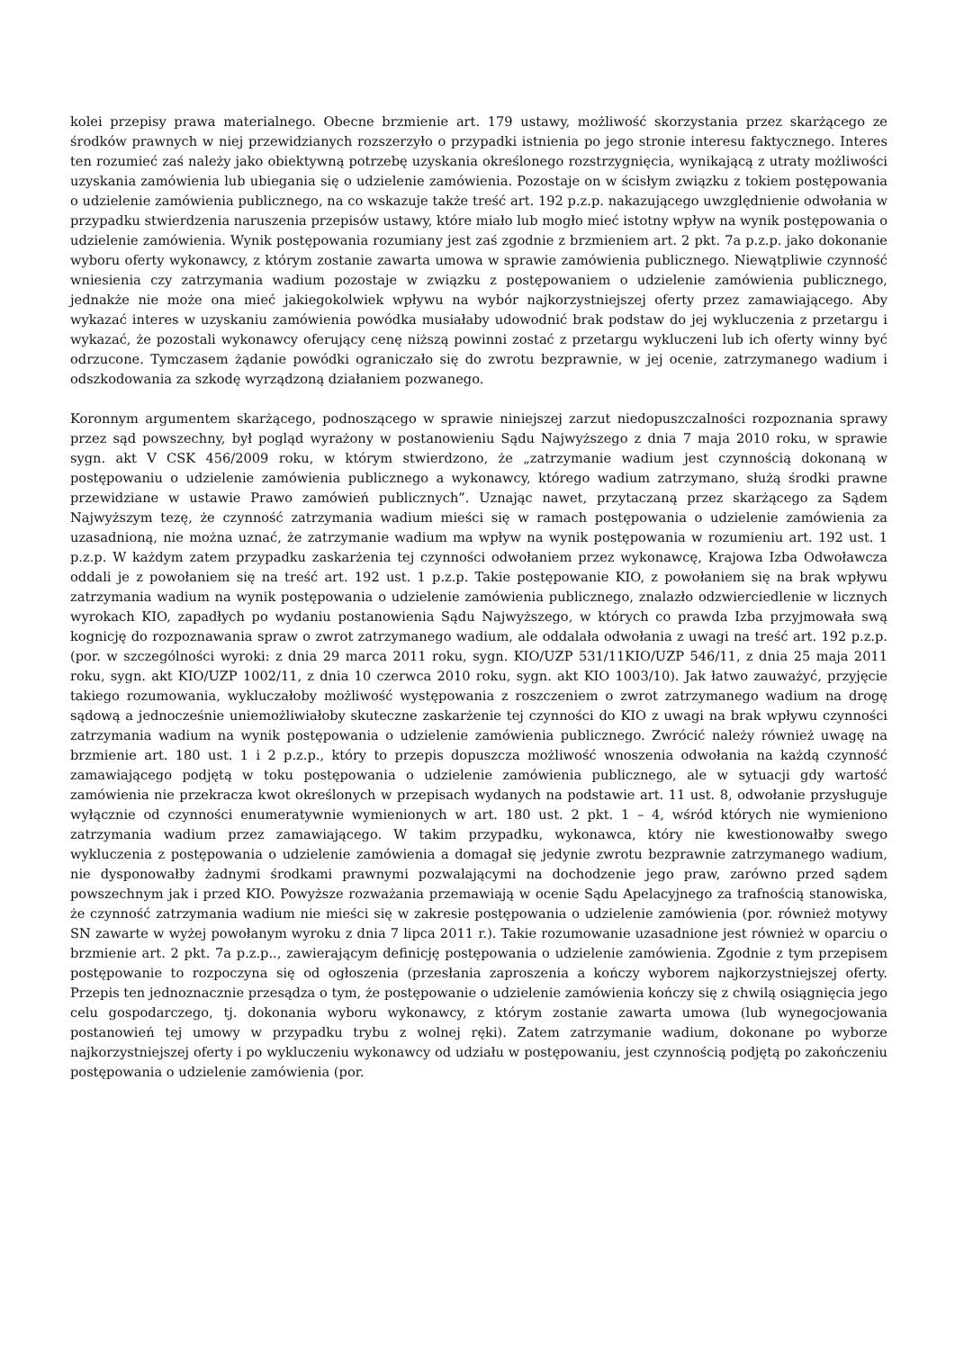kolei przepisy prawa materialnego. Obecne brzmienie art. 179 ustawy, możliwość skorzystania przez skarżącego ze środków prawnych w niej przewidzianych rozszerzyło o przypadki istnienia po jego stronie interesu faktycznego. Interes ten rozumieć zaś należy jako obiektywną potrzebę uzyskania określonego rozstrzygnięcia, wynikającą z utraty możliwości uzyskania zamówienia lub ubiegania się o udzielenie zamówienia. Pozostaje on w ścisłym związku z tokiem postępowania o udzielenie zamówienia publicznego, na co wskazuje także treść art. 192 p.z.p. nakazującego uwzględnienie odwołania w przypadku stwierdzenia naruszenia przepisów ustawy, które miało lub mogło mieć istotny wpływ na wynik postępowania o udzielenie zamówienia. Wynik postępowania rozumiany jest zaś zgodnie z brzmieniem art. 2 pkt. 7a p.z.p. jako dokonanie wyboru oferty wykonawcy, z którym zostanie zawarta umowa w sprawie zamówienia publicznego. Niewątpliwie czynność wniesienia czy zatrzymania wadium pozostaje w związku z postępowaniem o udzielenie zamówienia publicznego, jednakże nie może ona mieć jakiegokolwiek wpływu na wybór najkorzystniejszej oferty przez zamawiającego. Aby wykazać interes w uzyskaniu zamówienia powódka musiałaby udowodnić brak podstaw do jej wykluczenia z przetargu i wykazać, że pozostali wykonawcy oferujący cenę niższą powinni zostać z przetargu wykluczeni lub ich oferty winny być odrzucone. Tymczasem żądanie powódki ograniczało się do zwrotu bezprawnie, w jej ocenie, zatrzymanego wadium i odszkodowania za szkodę wyrządzoną działaniem pozwanego.
Koronnym argumentem skarżącego, podnoszącego w sprawie niniejszej zarzut niedopuszczalności rozpoznania sprawy przez sąd powszechny, był pogląd wyrażony w postanowieniu Sądu Najwyższego z dnia 7 maja 2010 roku, w sprawie sygn. akt V CSK 456/2009 roku, w którym stwierdzono, że „zatrzymanie wadium jest czynnością dokonaną w postępowaniu o udzielenie zamówienia publicznego a wykonawcy, którego wadium zatrzymano, służą środki prawne przewidziane w ustawie Prawo zamówień publicznych”. Uznając nawet, przytaczaną przez skarżącego za Sądem Najwyższym tezę, że czynność zatrzymania wadium mieści się w ramach postępowania o udzielenie zamówienia za uzasadnioną, nie można uznać, że zatrzymanie wadium ma wpływ na wynik postępowania w rozumieniu art. 192 ust. 1 p.z.p. W każdym zatem przypadku zaskarżenia tej czynności odwołaniem przez wykonawcę, Krajowa Izba Odwoławcza oddali je z powołaniem się na treść art. 192 ust. 1 p.z.p. Takie postępowanie KIO, z powołaniem się na brak wpływu zatrzymania wadium na wynik postępowania o udzielenie zamówienia publicznego, znalazło odzwierciedlenie w licznych wyrokach KIO, zapadłych po wydaniu postanowienia Sądu Najwyższego, w których co prawda Izba przyjmowała swą kognicję do rozpoznawania spraw o zwrot zatrzymanego wadium, ale oddalała odwołania z uwagi na treść art. 192 p.z.p. (por. w szczególności wyroki: z dnia 29 marca 2011 roku, sygn. KIO/UZP 531/11KIO/UZP 546/11, z dnia 25 maja 2011 roku, sygn. akt KIO/UZP 1002/11, z dnia 10 czerwca 2010 roku, sygn. akt KIO 1003/10). Jak łatwo zauważyć, przyjęcie takiego rozumowania, wykluczałoby możliwość występowania z roszczeniem o zwrot zatrzymanego wadium na drogę sądową a jednocześnie uniemożliwiałoby skuteczne zaskarżenie tej czynności do KIO z uwagi na brak wpływu czynności zatrzymania wadium na wynik postępowania o udzielenie zamówienia publicznego. Zwrócić należy również uwagę na brzmienie art. 180 ust. 1 i 2 p.z.p., który to przepis dopuszcza możliwość wnoszenia odwołania na każdą czynność zamawiającego podjętą w toku postępowania o udzielenie zamówienia publicznego, ale w sytuacji gdy wartość zamówienia nie przekracza kwot określonych w przepisach wydanych na podstawie art. 11 ust. 8, odwołanie przysługuje wyłącznie od czynności enumeratywnie wymienionych w art. 180 ust. 2 pkt. 1 – 4, wśród których nie wymieniono zatrzymania wadium przez zamawiającego. W takim przypadku, wykonawca, który nie kwestionowałby swego wykluczenia z postępowania o udzielenie zamówienia a domagał się jedynie zwrotu bezprawnie zatrzymanego wadium, nie dysponowałby żadnymi środkami prawnymi pozwalającymi na dochodzenie jego praw, zarówno przed sądem powszechnym jak i przed KIO. Powyższe rozważania przemawiają w ocenie Sądu Apelacyjnego za trafnością stanowiska, że czynność zatrzymania wadium nie mieści się w zakresie postępowania o udzielenie zamówienia (por. również motywy SN zawarte w wyżej powołanym wyroku z dnia 7 lipca 2011 r.). Takie rozumowanie uzasadnione jest również w oparciu o brzmienie art. 2 pkt. 7a p.z.p.., zawierającym definicję postępowania o udzielenie zamówienia. Zgodnie z tym przepisem postępowanie to rozpoczyna się od ogłoszenia (przesłania zaproszenia a kończy wyborem najkorzystniejszej oferty. Przepis ten jednoznacznie przesądza o tym, że postępowanie o udzielenie zamówienia kończy się z chwilą osiągnięcia jego celu gospodarczego, tj. dokonania wyboru wykonawcy, z którym zostanie zawarta umowa (lub wynegocjowania postanowień tej umowy w przypadku trybu z wolnej ręki). Zatem zatrzymanie wadium, dokonane po wyborze najkorzystniejszej oferty i po wykluczeniu wykonawcy od udziału w postępowaniu, jest czynnością podjętą po zakończeniu postępowania o udzielenie zamówienia (por.